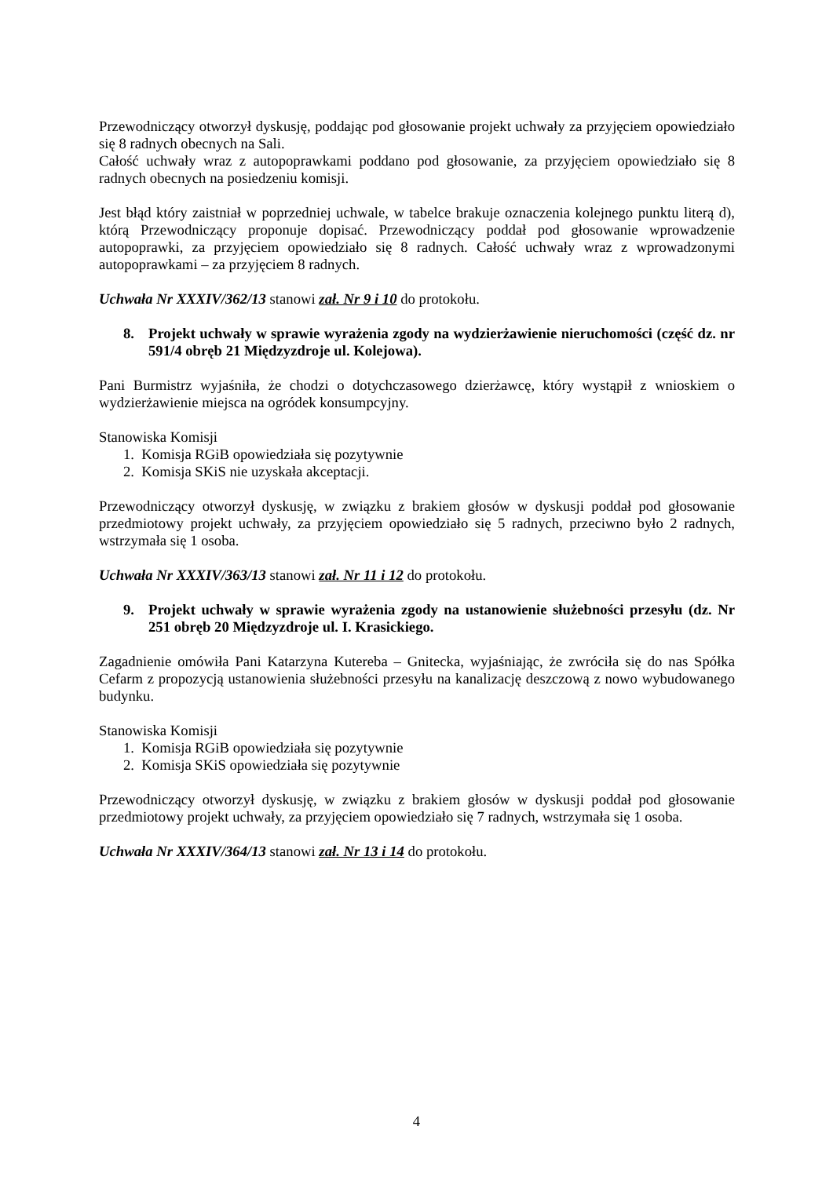Przewodniczący otworzył dyskusję, poddając pod głosowanie projekt uchwały za przyjęciem opowiedziało się 8 radnych obecnych na Sali.
Całość uchwały wraz z autopoprawkami poddano pod głosowanie, za przyjęciem opowiedziało się 8 radnych obecnych na posiedzeniu komisji.
Jest błąd który zaistniał w poprzedniej uchwale, w tabelce brakuje oznaczenia kolejnego punktu literą d), którą Przewodniczący proponuje dopisać. Przewodniczący poddał pod głosowanie wprowadzenie autopoprawki, za przyjęciem opowiedziało się 8 radnych. Całość uchwały wraz z wprowadzonymi autopoprawkami – za przyjęciem 8 radnych.
Uchwała Nr XXXIV/362/13 stanowi zał. Nr 9 i 10 do protokołu.
8. Projekt uchwały w sprawie wyrażenia zgody na wydzierżawienie nieruchomości (część dz. nr 591/4 obręb 21 Międzyzdroje ul. Kolejowa).
Pani Burmistrz wyjaśniła, że chodzi o dotychczasowego dzierżawcę, który wystąpił z wnioskiem o wydzierżawienie miejsca na ogródek konsumpcyjny.
Stanowiska Komisji
1. Komisja RGiB opowiedziała się pozytywnie
2. Komisja SKiS nie uzyskała akceptacji.
Przewodniczący otworzył dyskusję, w związku z brakiem głosów w dyskusji poddał pod głosowanie przedmiotowy projekt uchwały, za przyjęciem opowiedziało się 5 radnych, przeciwno było 2 radnych, wstrzymała się 1 osoba.
Uchwała Nr XXXIV/363/13 stanowi zał. Nr 11 i 12 do protokołu.
9. Projekt uchwały w sprawie wyrażenia zgody na ustanowienie służebności przesyłu (dz. Nr 251 obręb 20 Międzyzdroje ul. I. Krasickiego.
Zagadnienie omówiła Pani Katarzyna Kutereba – Gnitecka, wyjaśniając, że zwróciła się do nas Spółka Cefarm z propozycją ustanowienia służebności przesyłu na kanalizację deszczową z nowo wybudowanego budynku.
Stanowiska Komisji
1. Komisja RGiB opowiedziała się pozytywnie
2. Komisja SKiS opowiedziała się pozytywnie
Przewodniczący otworzył dyskusję, w związku z brakiem głosów w dyskusji poddał pod głosowanie przedmiotowy projekt uchwały, za przyjęciem opowiedziało się 7 radnych, wstrzymała się 1 osoba.
Uchwała Nr XXXIV/364/13 stanowi zał. Nr 13 i 14 do protokołu.
4